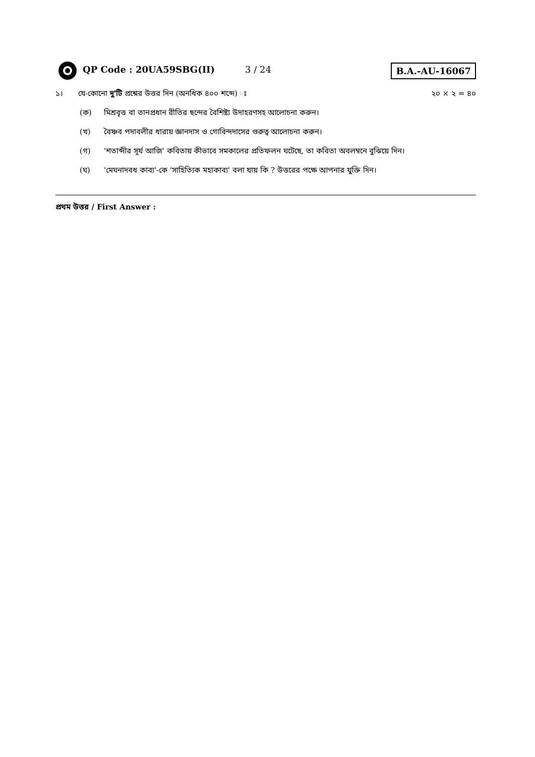QP Code : 20UA59SBG(II) 3 / 24
B.A.-AU-16067
১। যে-কোনো দু'টি প্রশ্নের উত্তর দিন (অনধিক ৪০০ শব্দে) ঃ
২০ × ২ = ৪০
(ক) মিশ্রবৃত্ত বা তানপ্রধান রীতির ছন্দের বৈশিষ্ট্য উদাহরণসহ আলোচনা করুন।
(খ) বৈষ্ণব পদাবলীর ধারায় জ্ঞানদাস ও গোবিন্দদাসের গুরুত্ব আলোচনা করুন।
(গ) 'শতাব্দীর সূর্য আজি' কবিতায় কীভাবে সমকালের প্রতিফলন ঘটেছে, তা কবিতা অবলম্বনে বুঝিয়ে দিন।
(ঘ) 'মেঘনাদবধ কাব্য'-কে 'সাহিত্যিক মহাকাব্য' বলা যায় কি ? উত্তরের পক্ষে আপনার যুক্তি দিন।
প্রথম উত্তর / First Answer :